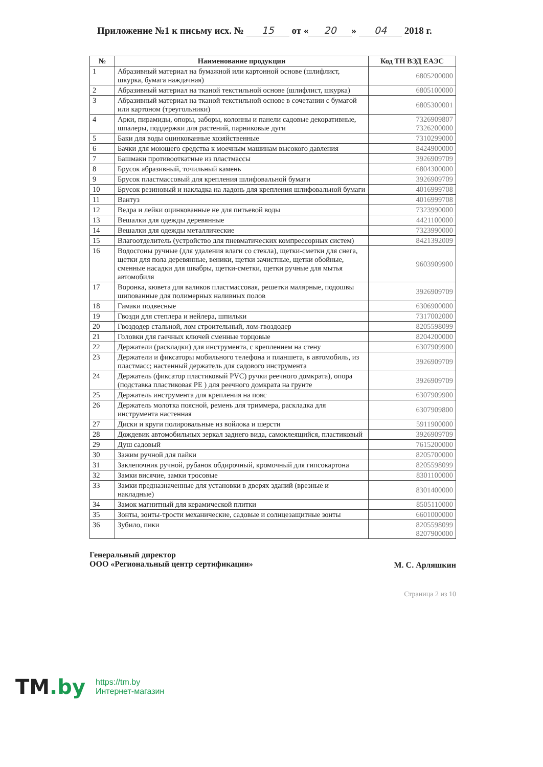Приложение №1 к письму исх. № 15 от « 20 » 04 2018 г.
| № | Наименование продукции | Код ТН ВЭД ЕАЭС |
| --- | --- | --- |
| 1 | Абразивный материал на бумажной или картонной основе (шлифлист, шкурка, бумага наждачная) | 6805200000 |
| 2 | Абразивный материал на тканой текстильной основе (шлифлист, шкурка) | 6805100000 |
| 3 | Абразивный материал на тканой текстильной основе в сочетании с бумагой или картоном (треугольники) | 6805300001 |
| 4 | Арки, пирамиды, опоры, заборы, колонны и панели садовые декоративные, шпалеры, поддержки для растений, парниковые дуги | 7326909807 7326200000 |
| 5 | Баки для воды оцинкованные хозяйственные | 7310299000 |
| 6 | Бачки для моющего средства к моечным машинам высокого давления | 8424900000 |
| 7 | Башмаки противооткатные из пластмассы | 3926909709 |
| 8 | Брусок абразивный, точильный камень | 6804300000 |
| 9 | Брусок пластмассовый для крепления шлифовальной бумаги | 3926909709 |
| 10 | Брусок резиновый и накладка на ладонь для крепления шлифовальной бумаги | 4016999708 |
| 11 | Вантуз | 4016999708 |
| 12 | Ведра и лейки оцинкованные не для питьевой воды | 7323990000 |
| 13 | Вешалки для одежды деревянные | 4421100000 |
| 14 | Вешалки для одежды металлические | 7323990000 |
| 15 | Влагоотделитель (устройство для пневматических компрессорных систем) | 8421392009 |
| 16 | Водосгоны ручные (для удаления влаги со стекла), щетки-сметки для снега, щетки для пола деревянные, веники, щетки зачистные, щетки обойные, сменные насадки для швабры, щетки-сметки, щетки ручные для мытья автомобиля | 9603909900 |
| 17 | Воронка, кювета для валиков пластмассовая, решетки малярные, подошвы шипованные для полимерных наливных полов | 3926909709 |
| 18 | Гамаки подвесные | 6306900000 |
| 19 | Гвозди для степлера и нейлера, шпильки | 7317002000 |
| 20 | Гвоздодер стальной, лом строительный, лом-гвоздодер | 8205598099 |
| 21 | Головки для гаечных ключей сменные торцовые | 8204200000 |
| 22 | Держатели (раскладки) для инструмента, с креплением на стену | 6307909900 |
| 23 | Держатели и фиксаторы мобильного телефона и планшета, в автомобиль, из пластмасс; настенный держатель для садового инструмента | 3926909709 |
| 24 | Держатель (фиксатор пластиковый PVC) ручки реечного домкрата), опора (подставка пластиковая PE ) для реечного домкрата на грунте | 3926909709 |
| 25 | Держатель инструмента для крепления на пояс | 6307909900 |
| 26 | Держатель молотка поясной, ремень для триммера, раскладка для инструмента настенная | 6307909800 |
| 27 | Диски и круги полировальные из войлока и шерсти | 5911900000 |
| 28 | Дождевик автомобильных зеркал заднего вида, самоклеящийся, пластиковый | 3926909709 |
| 29 | Душ садовый | 7615200000 |
| 30 | Зажим ручной для пайки | 8205700000 |
| 31 | Заклепочник ручной, рубанок обдирочный, кромочный для гипсокартона | 8205598099 |
| 32 | Замки висячие, замки тросовые | 8301100000 |
| 33 | Замки предназначенные для установки в дверях зданий (врезные и накладные) | 8301400000 |
| 34 | Замок магнитный для керамической плитки | 8505110000 |
| 35 | Зонты, зонты-трости механические, садовые и солнцезащитные зонты | 6601000000 |
| 36 | Зубило, пики | 8205598099 8207900000 |
Генеральный директор
ООО «Региональный центр сертификации»
М. С. Арляшкин
Страница 2 из 10
TM.by
https://tm.by
Интернет-магазин